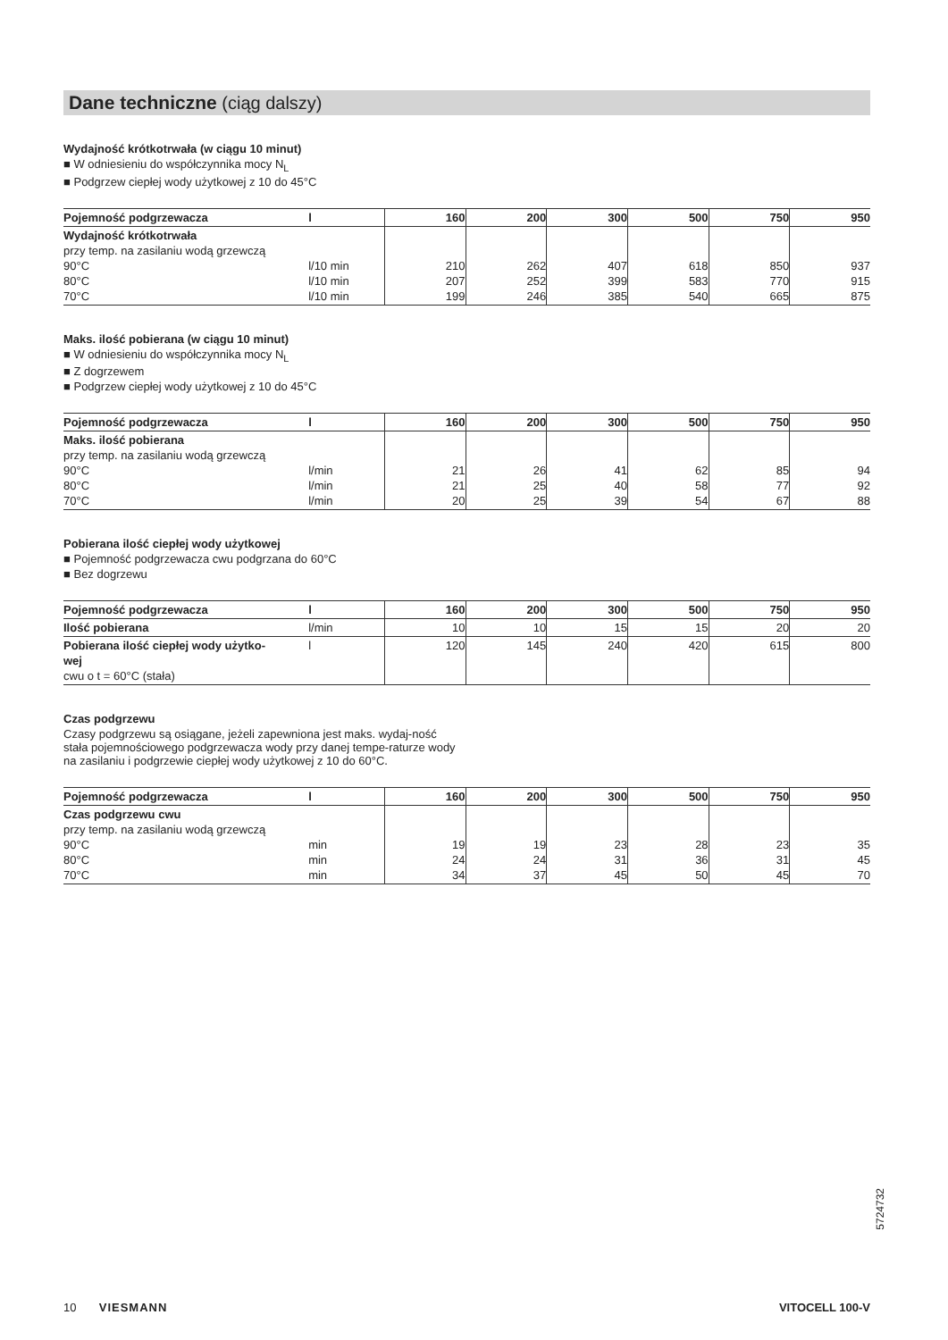Dane techniczne (ciąg dalszy)
Wydajność krótkotrwała (w ciągu 10 minut)
■ W odniesieniu do współczynnika mocy N<sub>L</sub>
■ Podgrzew ciepłej wody użytkowej z 10 do 45°C
| Pojemność podgrzewacza | l | 160 | 200 | 300 | 500 | 750 | 950 |
| --- | --- | --- | --- | --- | --- | --- | --- |
| Wydajność krótkotrwała przy temp. na zasilaniu wodą grzewczą 90°C 80°C 70°C | l/10 min l/10 min l/10 min | 210 207 199 | 262 252 246 | 407 399 385 | 618 583 540 | 850 770 665 | 937 915 875 |
Maks. ilość pobierana (w ciągu 10 minut)
■ W odniesieniu do współczynnika mocy N<sub>L</sub>
■ Z dogrzewem
■ Podgrzew ciepłej wody użytkowej z 10 do 45°C
| Pojemność podgrzewacza | l | 160 | 200 | 300 | 500 | 750 | 950 |
| --- | --- | --- | --- | --- | --- | --- | --- |
| Maks. ilość pobierana przy temp. na zasilaniu wodą grzewczą 90°C 80°C 70°C | l/min l/min l/min | 21 21 20 | 26 25 25 | 41 40 39 | 62 58 54 | 85 77 67 | 94 92 88 |
Pobierana ilość ciepłej wody użytkowej
■ Pojemność podgrzewacza cwu podgrzana do 60°C
■ Bez dogrzewu
| Pojemność podgrzewacza | l | 160 | 200 | 300 | 500 | 750 | 950 |
| --- | --- | --- | --- | --- | --- | --- | --- |
| Ilość pobierana | l/min | 10 | 10 | 15 | 15 | 20 | 20 |
| Pobierana ilość ciepłej wody użytko- wej cwu o t = 60°C (stała) | l | 120 | 145 | 240 | 420 | 615 | 800 |
Czas podgrzewu
Czasy podgrzewu są osiągane, jeżeli zapewniona jest maks. wydaj-ność stała pojemnościowego podgrzewacza wody przy danej tempe-raturze wody na zasilaniu i podgrzewie ciepłej wody użytkowej z 10 do 60°C.
| Pojemność podgrzewacza | l | 160 | 200 | 300 | 500 | 750 | 950 |
| --- | --- | --- | --- | --- | --- | --- | --- |
| Czas podgrzewu cwu przy temp. na zasilaniu wodą grzewczą 90°C 80°C 70°C | min min min | 19 24 34 | 19 24 37 | 23 31 45 | 28 36 50 | 23 31 45 | 35 45 70 |
5724732
10 VIESMANN VITOCELL 100-V